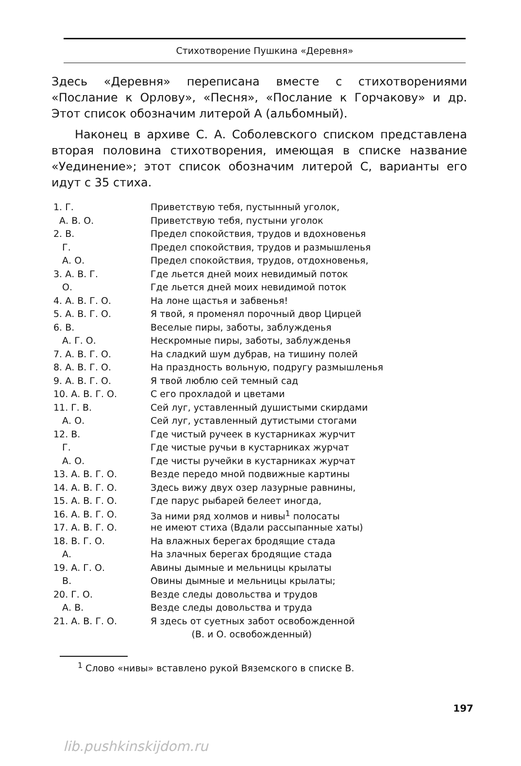Стихотворение Пушкина «Деревня»
Здесь «Деревня» переписана вместе с стихотворениями «Послание к Орлову», «Песня», «Послание к Горчакову» и др. Этот список обозначим литерой А (альбомный).
Наконец в архиве С. А. Соболевского списком представлена вторая половина стихотворения, имеющая в списке название «Уединение»; этот список обозначим литерой С, варианты его идут с 35 стиха.
| 1. Г. | Приветствую тебя, пустынный уголок, |
| А. В. О. | Приветствую тебя, пустыни уголок |
| 2. В. | Предел спокойствия, трудов и вдохновенья |
| Г. | Предел спокойствия, трудов и размышленья |
| А. О. | Предел спокойствия, трудов, отдохновенья, |
| 3. А. В. Г. | Где льется дней моих невидимый поток |
| О. | Где льется дней моих невидимой поток |
| 4. А. В. Г. О. | На лоне щастья и забвенья! |
| 5. А. В. Г. О. | Я твой, я променял порочный двор Цирцей |
| 6. В. | Веселые пиры, заботы, заблужденья |
| А. Г. О. | Нескромные пиры, заботы, заблужденья |
| 7. А. В. Г. О. | На сладкий шум дубрав, на тишину полей |
| 8. А. В. Г. О. | На праздность вольную, подругу размышленья |
| 9. А. В. Г. О. | Я твой люблю сей темный сад |
| 10. А. В. Г. О. | С его прохладой и цветами |
| 11. Г. В. | Сей луг, уставленный душистыми скирдами |
| А. О. | Сей луг, уставленный дутистыми стогами |
| 12. В. | Где чистый ручеек в кустарниках журчит |
| Г. | Где чистые ручьи в кустарниках журчат |
| А. О. | Где чисты ручейки в кустарниках журчат |
| 13. А. В. Г. О. | Везде передо мной подвижные картины |
| 14. А. В. Г. О. | Здесь вижу двух озер лазурные равнины, |
| 15. А. В. Г. О. | Где парус рыбарей белеет иногда, |
| 16. А. В. Г. О. | За ними ряд холмов и нивы<sup>1</sup> полосаты |
| 17. А. В. Г. О. | не имеют стиха (Вдали рассыпанные хаты) |
| 18. В. Г. О. | На влажных берегах бродящие стада |
| А. | На злачных берегах бродящие стада |
| 19. А. Г. О. | Авины дымные и мельницы крылаты |
| В. | Овины дымные и мельницы крылаты; |
| 20. Г. О. | Везде следы довольства и трудов |
| А. В. | Везде следы довольства и труда |
| 21. А. В. Г. О. | Я здесь от суетных забот освобожденной |
| | (В. и О. освобожденный) |
<sup>1</sup> Слово «нивы» вставлено рукой Вяземского в списке В.
197
lib.pushkinskijdom.ru